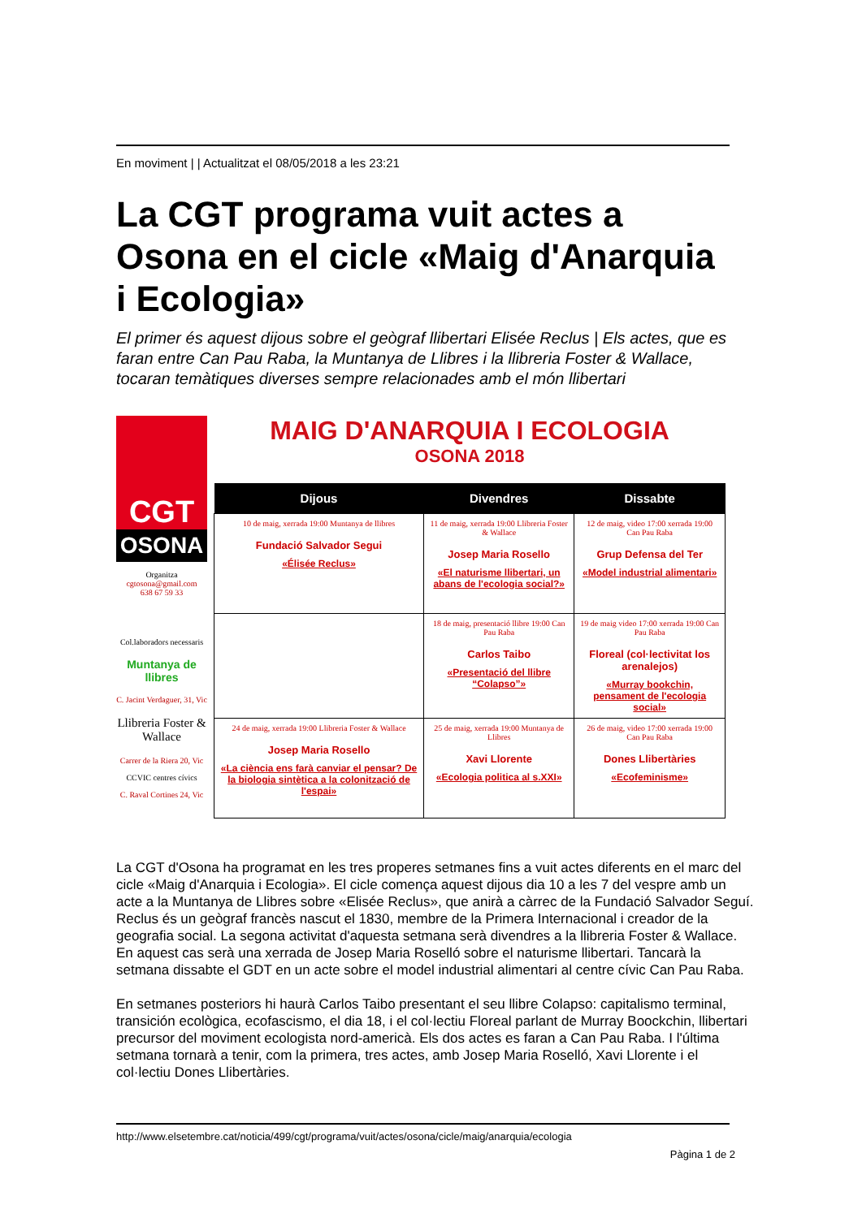En moviment | | Actualitzat el 08/05/2018 a les 23:21
La CGT programa vuit actes a Osona en el cicle «Maig d'Anarquia i Ecologia»
El primer és aquest dijous sobre el geògraf llibertari Elisée Reclus | Els actes, que es faran entre Can Pau Raba, la Muntanya de Llibres i la llibreria Foster & Wallace, tocaran temàtiques diverses sempre relacionades amb el món llibertari
CGT
OSONA
Organitza
cgtosona@gmail.com
638 67 59 33
Col.laboradors necessaris
Muntanya de llibres
C. Jacint Verdaguer, 31, Vic
Llibreria Foster & Wallace
Carrer de la Riera 20, Vic
CCVIC centres cívics
C. Raval Cortines 24, Vic
MAIG D'ANARQUIA I ECOLOGIA
OSONA 2018
| Dijous | Divendres | Dissabte |
| --- | --- | --- |
| 10 de maig, xerrada 19:00 Muntanya de llibres Fundació Salvador Segui «Élisée Reclus» | 11 de maig, xerrada 19:00 Llibreria Foster & Wallace Josep Maria Rosello «El naturisme llibertari, un abans de l'ecologia social?» | 12 de maig, video 17:00 xerrada 19:00 Can Pau Raba Grup Defensa del Ter «Model industrial alimentari» |
| | 18 de maig, presentació llibre 19:00 Can Pau Raba Carlos Taibo «Presentació del llibre “Colapso”» | 19 de maig video 17:00 xerrada 19:00 Can Pau Raba Floreal (col·lectivitat los arenalejos) «Murray bookchin, pensament de l'ecologia social» |
| 24 de maig, xerrada 19:00 Llibreria Foster & Wallace Josep Maria Rosello «La ciència ens farà canviar el pensar? De la biologia sintètica a la colonització de l'espai» | 25 de maig, xerrada 19:00 Muntanya de Llibres Xavi Llorente «Ecologia politica al s.XXI» | 26 de maig, video 17:00 xerrada 19:00 Can Pau Raba Dones Llibertàries «Ecofeminisme» |
La CGT d'Osona ha programat en les tres properes setmanes fins a vuit actes diferents en el marc del cicle «Maig d'Anarquia i Ecologia». El cicle comença aquest dijous dia 10 a les 7 del vespre amb un acte a la Muntanya de Llibres sobre «Elisée Reclus», que anirà a càrrec de la Fundació Salvador Seguí. Reclus és un geògraf francès nascut el 1830, membre de la Primera Internacional i creador de la geografia social. La segona activitat d'aquesta setmana serà divendres a la llibreria Foster & Wallace. En aquest cas serà una xerrada de Josep Maria Roselló sobre el naturisme llibertari. Tancarà la setmana dissabte el GDT en un acte sobre el model industrial alimentari al centre cívic Can Pau Raba.
En setmanes posteriors hi haurà Carlos Taibo presentant el seu llibre Colapso: capitalismo terminal, transición ecològica, ecofascismo, el dia 18, i el col·lectiu Floreal parlant de Murray Boockchin, llibertari precursor del moviment ecologista nord-americà. Els dos actes es faran a Can Pau Raba. I l'última setmana tornarà a tenir, com la primera, tres actes, amb Josep Maria Roselló, Xavi Llorente i el col·lectiu Dones Llibertàries.
http://www.elsetembre.cat/noticia/499/cgt/programa/vuit/actes/osona/cicle/maig/anarquia/ecologia
Pàgina 1 de 2